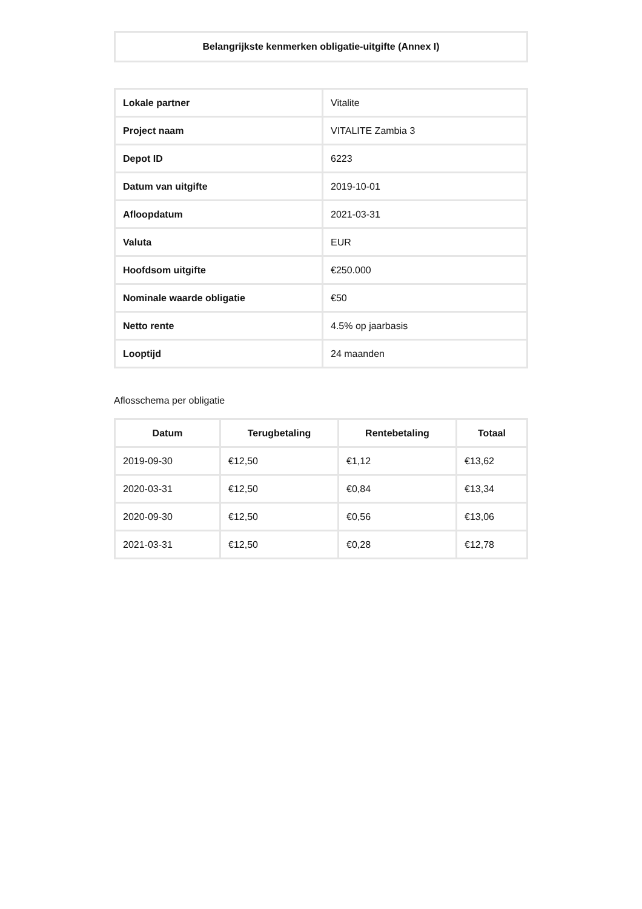Belangrijkste kenmerken obligatie-uitgifte (Annex I)
| Lokale partner | Vitalite |
| Project naam | VITALITE Zambia 3 |
| Depot ID | 6223 |
| Datum van uitgifte | 2019-10-01 |
| Afloopdatum | 2021-03-31 |
| Valuta | EUR |
| Hoofdsom uitgifte | €250.000 |
| Nominale waarde obligatie | €50 |
| Netto rente | 4.5% op jaarbasis |
| Looptijd | 24 maanden |
Aflosschema per obligatie
| Datum | Terugbetaling | Rentebetaling | Totaal |
| --- | --- | --- | --- |
| 2019-09-30 | €12,50 | €1,12 | €13,62 |
| 2020-03-31 | €12,50 | €0,84 | €13,34 |
| 2020-09-30 | €12,50 | €0,56 | €13,06 |
| 2021-03-31 | €12,50 | €0,28 | €12,78 |